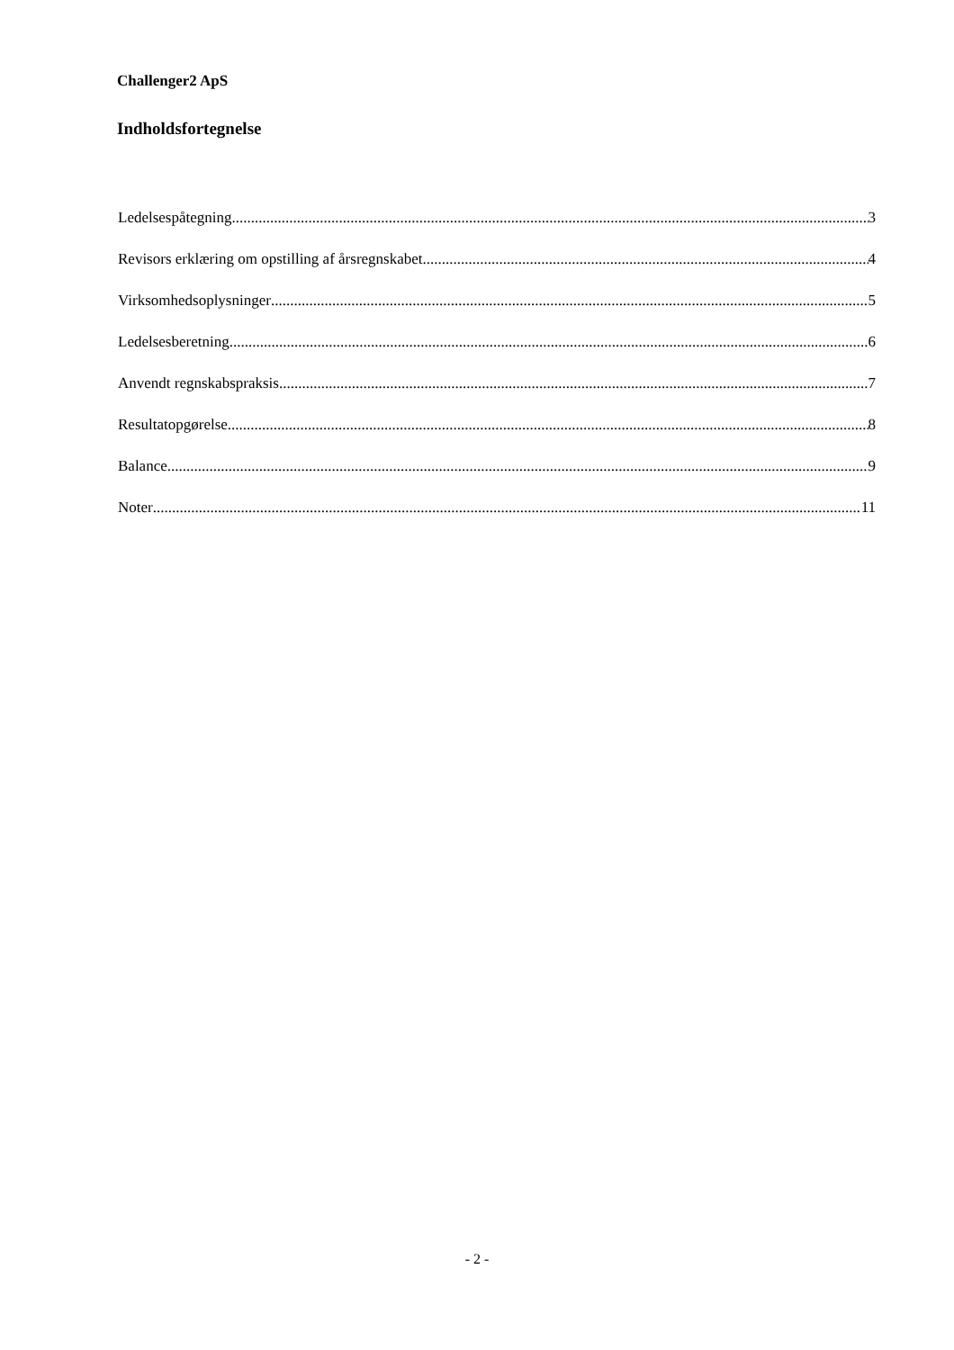Challenger2 ApS
Indholdsfortegnelse
Ledelsespåtegning 3
Revisors erklæring om opstilling af årsregnskabet 4
Virksomhedsoplysninger 5
Ledelsesberetning 6
Anvendt regnskabspraksis 7
Resultatopgørelse 8
Balance 9
Noter 11
- 2 -